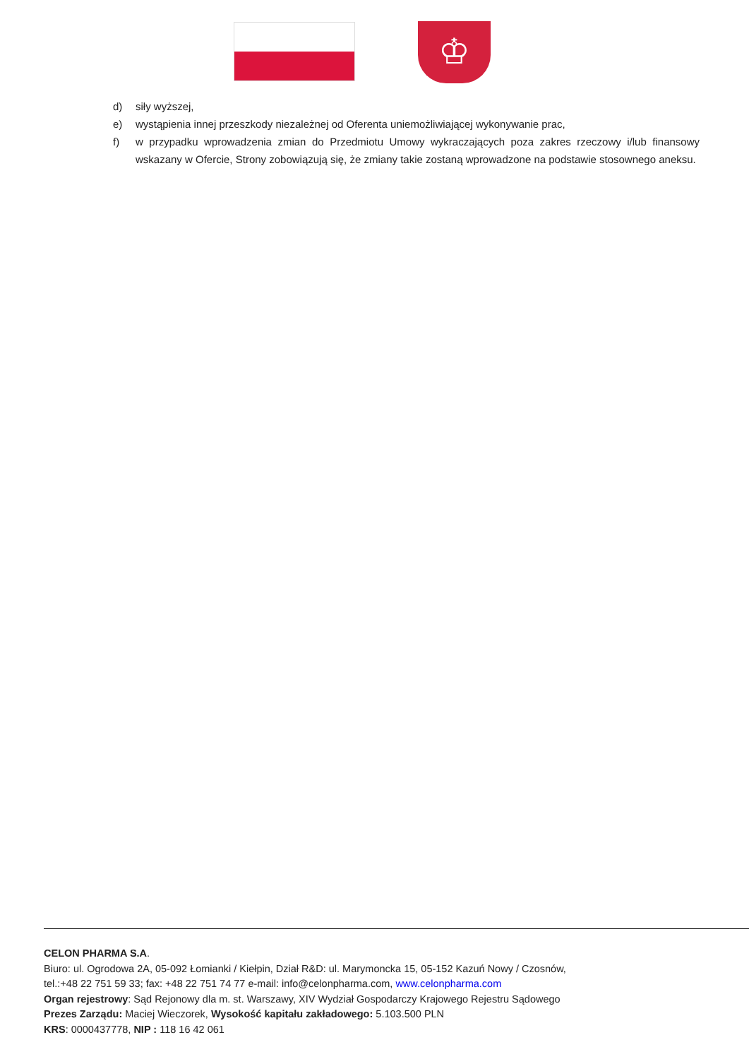♔
d) siły wyższej,
e) wystąpienia innej przeszkody niezależnej od Oferenta uniemożliwiającej wykonywanie prac,
f) w przypadku wprowadzenia zmian do Przedmiotu Umowy wykraczających poza zakres rzeczowy i/lub finansowy wskazany w Ofercie, Strony zobowiązują się, że zmiany takie zostaną wprowadzone na podstawie stosownego aneksu.
CELON PHARMA S.A.
Biuro: ul. Ogrodowa 2A, 05-092 Łomianki / Kiełpin, Dział R&D: ul. Marymoncka 15, 05-152 Kazuń Nowy / Czosnów,
tel.:+48 22 751 59 33; fax: +48 22 751 74 77 e-mail: info@celonpharma.com, www.celonpharma.com
Organ rejestrowy: Sąd Rejonowy dla m. st. Warszawy, XIV Wydział Gospodarczy Krajowego Rejestru Sądowego
Prezes Zarządu: Maciej Wieczorek, Wysokość kapitału zakładowego: 5.103.500 PLN
KRS: 0000437778, NIP : 118 16 42 061